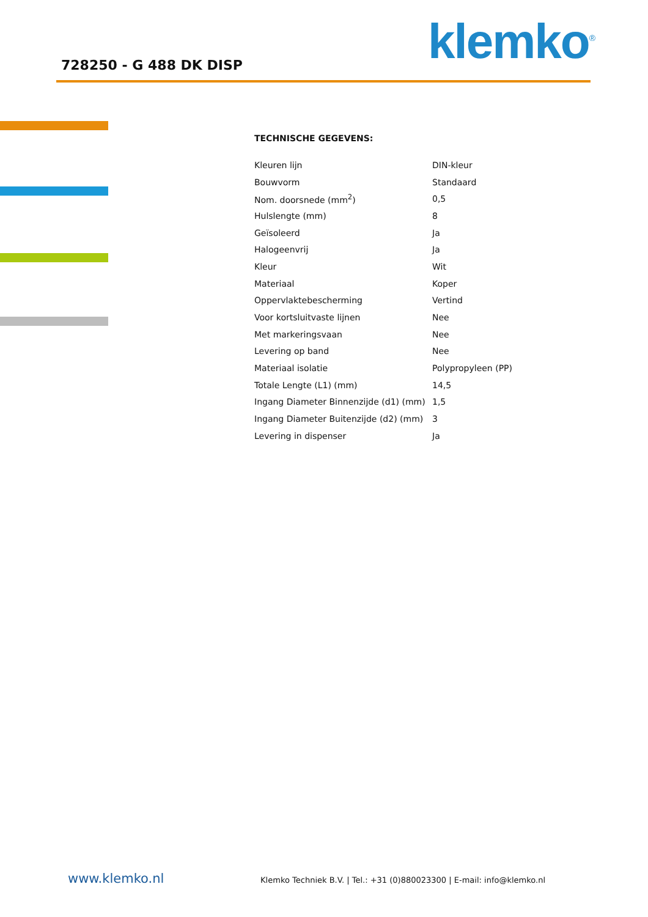728250 - G 488 DK DISP klemko<sup>®</sup>
TECHNISCHE GEGEVENS:
| Kleuren lijn | DIN-kleur |
| Bouwvorm | Standaard |
| Nom. doorsnede (mm<sup>2</sup>) | 0,5 |
| Hulslengte (mm) | 8 |
| Geïsoleerd | Ja |
| Halogeenvrij | Ja |
| Kleur | Wit |
| Materiaal | Koper |
| Oppervlaktebescherming | Vertind |
| Voor kortsluitvaste lijnen | Nee |
| Met markeringsvaan | Nee |
| Levering op band | Nee |
| Materiaal isolatie | Polypropyleen (PP) |
| Totale Lengte (L1) (mm) | 14,5 |
| Ingang Diameter Binnenzijde (d1) (mm) | 1,5 |
| Ingang Diameter Buitenzijde (d2) (mm) | 3 |
| Levering in dispenser | Ja |
www.klemko.nl Klemko Techniek B.V. | Tel.: +31 (0)880023300 | E-mail: info@klemko.nl